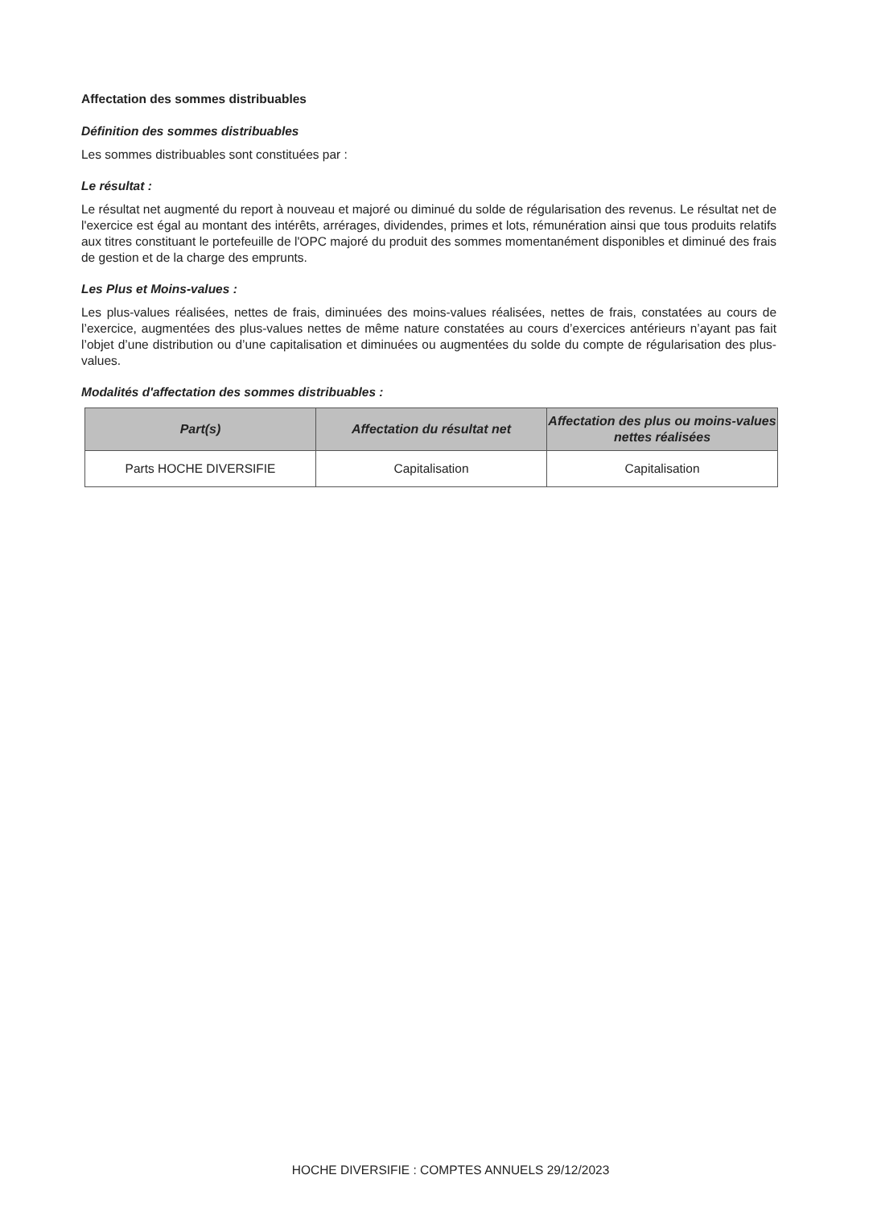Affectation des sommes distribuables
Définition des sommes distribuables
Les sommes distribuables sont constituées par :
Le résultat :
Le résultat net augmenté du report à nouveau et majoré ou diminué du solde de régularisation des revenus. Le résultat net de l'exercice est égal au montant des intérêts, arrérages, dividendes, primes et lots, rémunération ainsi que tous produits relatifs aux titres constituant le portefeuille de l'OPC majoré du produit des sommes momentanément disponibles et diminué des frais de gestion et de la charge des emprunts.
Les Plus et Moins-values :
Les plus-values réalisées, nettes de frais, diminuées des moins-values réalisées, nettes de frais, constatées au cours de l’exercice, augmentées des plus-values nettes de même nature constatées au cours d’exercices antérieurs n’ayant pas fait l’objet d’une distribution ou d’une capitalisation et diminuées ou augmentées du solde du compte de régularisation des plus-values.
Modalités d'affectation des sommes distribuables :
| Part(s) | Affectation du résultat net | Affectation des plus ou moins-values nettes réalisées |
| --- | --- | --- |
| Parts HOCHE DIVERSIFIE | Capitalisation | Capitalisation |
HOCHE DIVERSIFIE : COMPTES ANNUELS 29/12/2023